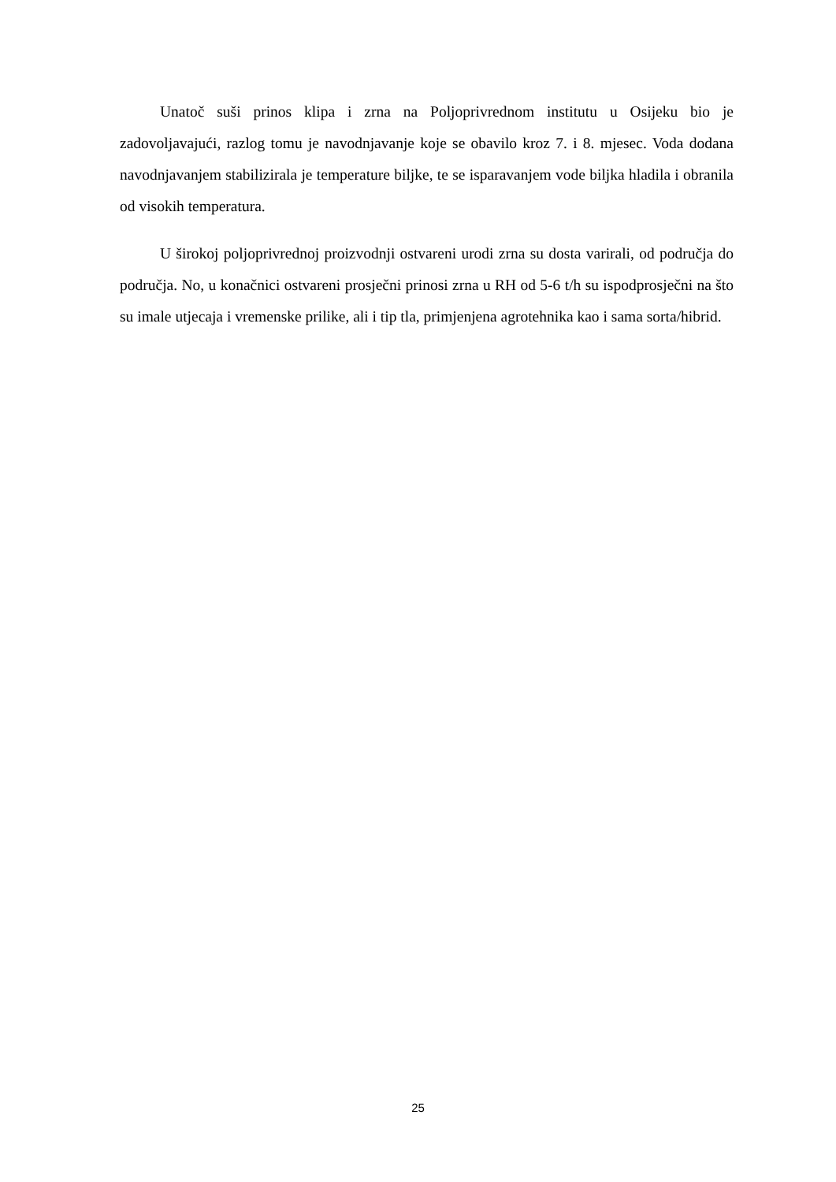Unatoč suši prinos klipa i zrna na Poljoprivrednom institutu u Osijeku bio je zadovoljavajući, razlog tomu je navodnjavanje koje se obavilo kroz 7. i 8. mjesec. Voda dodana navodnjavanjem stabilizirala je temperature biljke, te se isparavanjem vode biljka hladila i obranila od visokih temperatura.
U širokoj poljoprivrednoj proizvodnji ostvareni urodi zrna su dosta varirali, od područja do područja. No, u konačnici ostvareni prosječni prinosi zrna u RH od 5-6 t/h su ispodprosječni na što su imale utjecaja i vremenske prilike, ali i tip tla, primjenjena agrotehnika kao i sama sorta/hibrid.
25